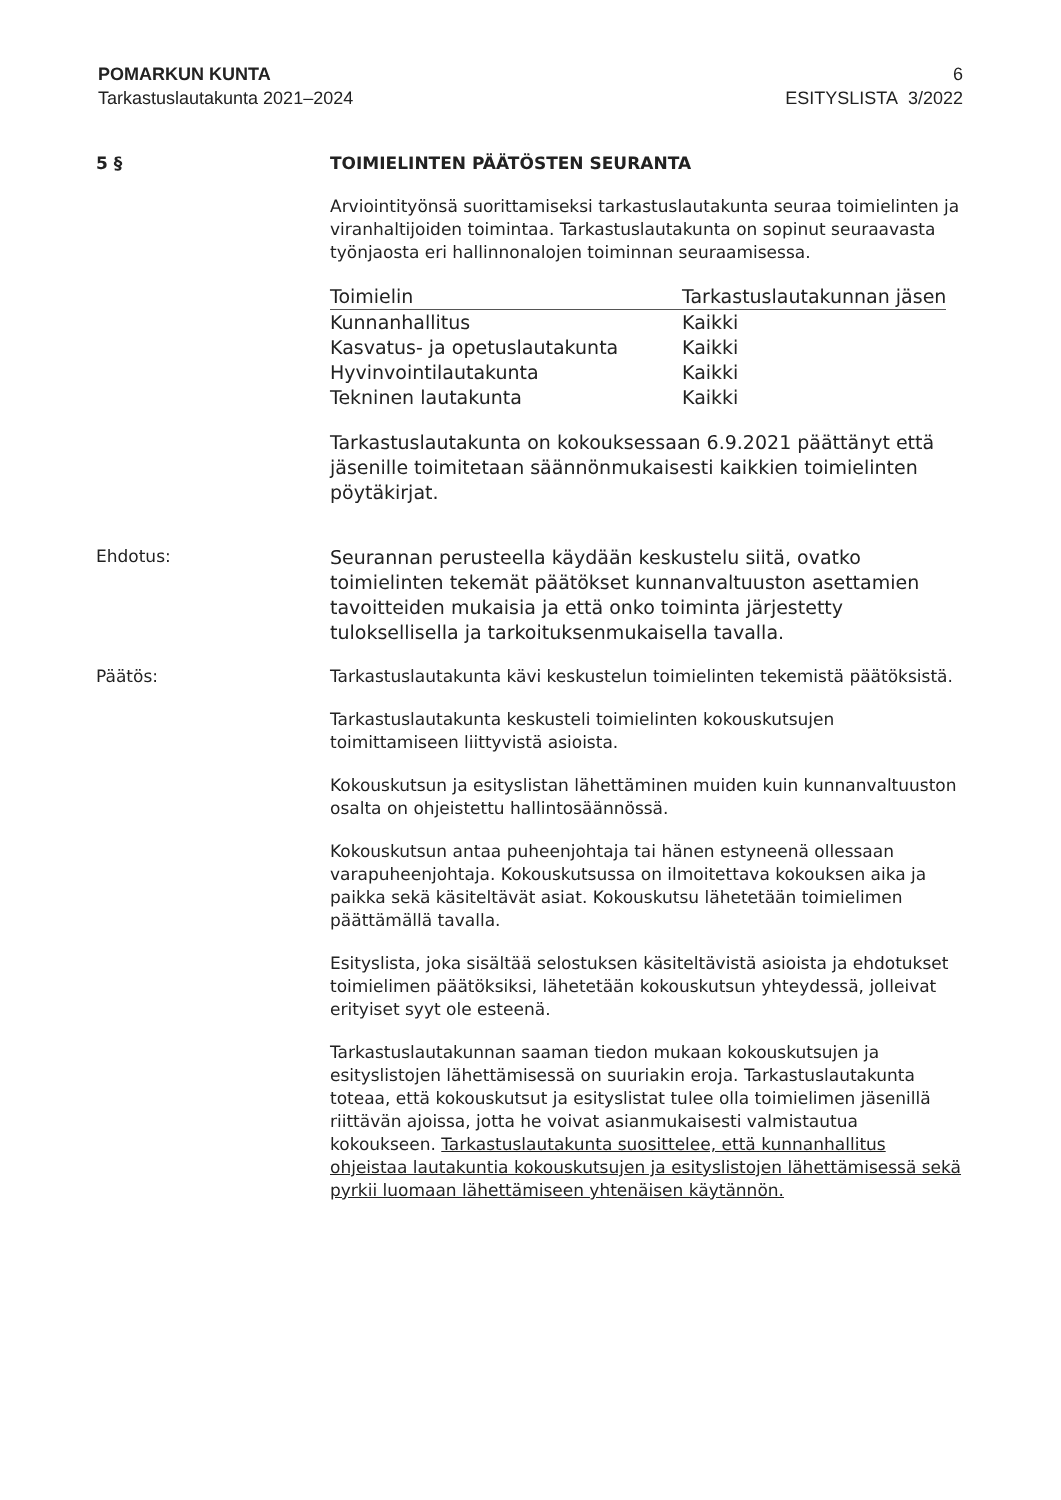POMARKUN KUNTA
Tarkastuslautakunta 2021–2024
6
ESITYSLISTA 3/2022
5 § TOIMIELINTEN PÄÄTÖSTEN SEURANTA
Arviointityönsä suorittamiseksi tarkastuslautakunta seuraa toimielinten ja viranhaltijoiden toimintaa. Tarkastuslautakunta on sopinut seuraavasta työnjaosta eri hallinnonalojen toiminnan seuraamisessa.
| Toimielin | Tarkastuslautakunnan jäsen |
| --- | --- |
| Kunnanhallitus | Kaikki |
| Kasvatus- ja opetuslautakunta | Kaikki |
| Hyvinvointilautakunta | Kaikki |
| Tekninen lautakunta | Kaikki |
Tarkastuslautakunta on kokouksessaan 6.9.2021 päättänyt että jäsenille toimitetaan säännönmukaisesti kaikkien toimielinten pöytäkirjat.
Ehdotus:
Seurannan perusteella käydään keskustelu siitä, ovatko toimielinten tekemät päätökset kunnanvaltuuston asettamien tavoitteiden mukaisia ja että onko toiminta järjestetty tuloksellisella ja tarkoituksenmukaisella tavalla.
Päätös: Tarkastuslautakunta kävi keskustelun toimielinten tekemistä päätöksistä.
Tarkastuslautakunta keskusteli toimielinten kokouskutsujen toimittamiseen liittyvistä asioista.
Kokouskutsun ja esityslistan lähettäminen muiden kuin kunnanvaltuuston osalta on ohjeistettu hallintosäännössä.
Kokouskutsun antaa puheenjohtaja tai hänen estyneenä ollessaan varapuheenjohtaja. Kokouskutsussa on ilmoitettava kokouksen aika ja paikka sekä käsiteltävät asiat. Kokouskutsu lähetetään toimielimen päättämällä tavalla.
Esityslista, joka sisältää selostuksen käsiteltävistä asioista ja ehdotukset toimielimen päätöksiksi, lähetetään kokouskutsun yhteydessä, jolleivat erityiset syyt ole esteenä.
Tarkastuslautakunnan saaman tiedon mukaan kokouskutsujen ja esityslistojen lähettämisessä on suuriakin eroja. Tarkastuslautakunta toteaa, että kokouskutsut ja esityslistat tulee olla toimielimen jäsenillä riittävän ajoissa, jotta he voivat asianmukaisesti valmistautua kokoukseen. Tarkastuslautakunta suosittelee, että kunnanhallitus ohjeistaa lautakuntia kokouskutsujen ja esityslistojen lähettämisessä sekä pyrkii luomaan lähettämiseen yhtenäisen käytännön.